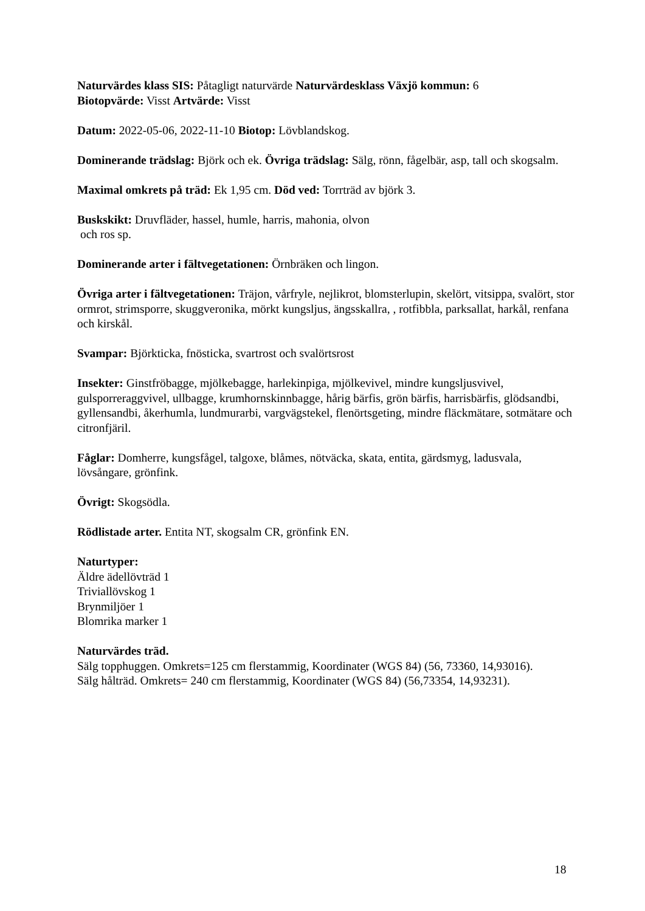Naturvärdes klass SIS: Påtagligt naturvärde Naturvärdesklass Växjö kommun: 6
Biotopvärde: Visst Artvärde: Visst
Datum: 2022-05-06, 2022-11-10 Biotop: Lövblandskog.
Dominerande trädslag: Björk och ek. Övriga trädslag: Sälg, rönn, fågelbär, asp, tall och skogsalm.
Maximal omkrets på träd: Ek 1,95 cm. Död ved: Torrträd av björk 3.
Buskskikt: Druvfläder, hassel, humle, harris, mahonia, olvon
och ros sp.
Dominerande arter i fältvegetationen: Örnbräken och lingon.
Övriga arter i fältvegetationen: Träjon, vårfryle, nejlikrot, blomsterlupin, skelört, vitsippa, svalört, stor ormrot, strimsporre, skuggveronika, mörkt kungsljus, ängsskallra, , rotfibbla, parksallat, harkål, renfana och kirskål.
Svampar: Björkticka, fnösticka, svartrost och svalörtsrost
Insekter: Ginstfröbagge, mjölkebagge, harlekinpiga, mjölkevivel, mindre kungsljusvivel, gulsporreraggvivel, ullbagge, krumhornskinnbagge, hårig bärfis, grön bärfis, harrisbärfis, glödsandbi, gyllensandbi, åkerhumla, lundmurarbi, vargvägstekel, flenörtsgeting, mindre fläckmätare, sotmätare och citronfjäril.
Fåglar: Domherre, kungsfågel, talgoxe, blåmes, nötväcka, skata, entita, gärdsmyg, ladusvala, lövsångare, grönfink.
Övrigt: Skogsödla.
Rödlistade arter. Entita NT, skogsalm CR, grönfink EN.
Naturtyper:
Äldre ädellövträd 1
Triviallövskog 1
Brynmiljöer 1
Blomrika marker 1
Naturvärdes träd.
Sälg topphuggen. Omkrets=125 cm flerstammig, Koordinater (WGS 84) (56, 73360, 14,93016).
Sälg hålträd. Omkrets= 240 cm flerstammig, Koordinater (WGS 84) (56,73354, 14,93231).
18